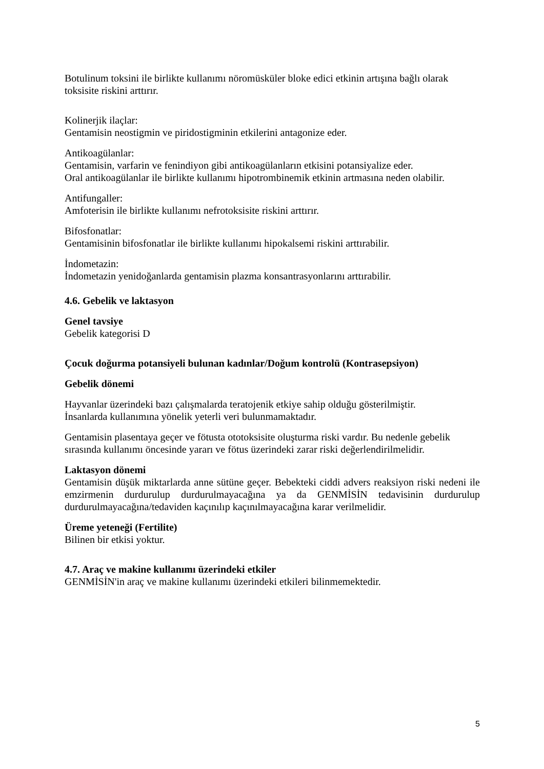Botulinum toksini ile birlikte kullanımı nöromüsküler bloke edici etkinin artışına bağlı olarak toksisite riskini arttırır.
Kolinerjik ilaçlar:
Gentamisin neostigmin ve piridostigminin etkilerini antagonize eder.
Antikoagülanlar:
Gentamisin, varfarin ve fenindiyon gibi antikoagülanların etkisini potansiyalize eder.
Oral antikoagülanlar ile birlikte kullanımı hipotrombinemik etkinin artmasına neden olabilir.
Antifungaller:
Amfoterisin ile birlikte kullanımı nefrotoksisite riskini arttırır.
Bifosfonatlar:
Gentamisinin bifosfonatlar ile birlikte kullanımı hipokalsemi riskini arttırabilir.
İndometazin:
İndometazin yenidoğanlarda gentamisin plazma konsantrasyonlarını arttırabilir.
4.6. Gebelik ve laktasyon
Genel tavsiye
Gebelik kategorisi D
Çocuk doğurma potansiyeli bulunan kadınlar/Doğum kontrolü (Kontrasepsiyon)
Gebelik dönemi
Hayvanlar üzerindeki bazı çalışmalarda teratojenik etkiye sahip olduğu gösterilmiştir.
İnsanlarda kullanımına yönelik yeterli veri bulunmamaktadır.
Gentamisin plasentaya geçer ve fötusta ototoksisite oluşturma riski vardır. Bu nedenle gebelik sırasında kullanımı öncesinde yararı ve fötus üzerindeki zarar riski değerlendirilmelidir.
Laktasyon dönemi
Gentamisin düşük miktarlarda anne sütüne geçer. Bebekteki ciddi advers reaksiyon riski nedeni ile emzirmenin durdurulup durdurulmayacağına ya da GENMİSİN tedavisinin durdurulup durdurulmayacağına/tedaviden kaçınılıp kaçınılmayacağına karar verilmelidir.
Üreme yeteneği (Fertilite)
Bilinen bir etkisi yoktur.
4.7. Araç ve makine kullanımı üzerindeki etkiler
GENMİSİN'in araç ve makine kullanımı üzerindeki etkileri bilinmemektedir.
5